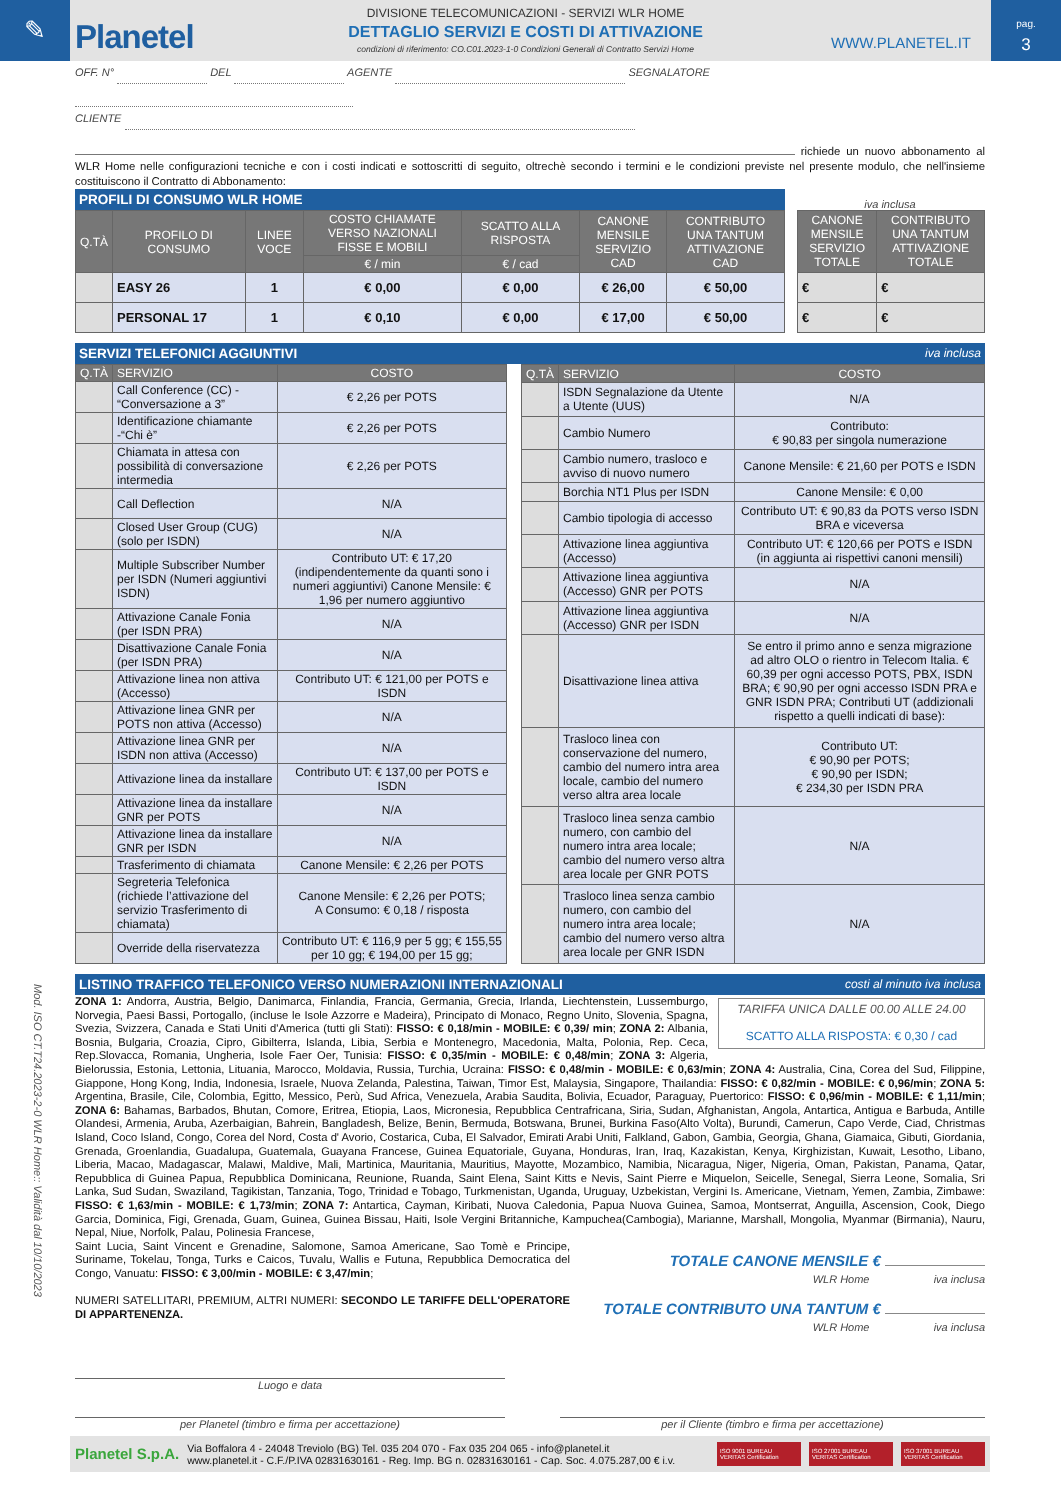✎
Planetel
DIVISIONE TELECOMUNICAZIONI - SERVIZI WLR HOME
DETTAGLIO SERVIZI E COSTI DI ATTIVAZIONE
condizioni di riferimento: CO.C01.2023-1-0 Condizioni Generali di Contratto Servizi Home
WWW.PLANETEL.IT
pag.
3
Mod. ISO CT.T24.2023-2-0 WLR Home:: Validità dal 10/10/2023
OFF. N° DEL AGENTE SEGNALATORE
CLIENTE
richiede un nuovo abbonamento al WLR Home nelle configurazioni tecniche e con i costi indicati e sottoscritti di seguito, oltrechè secondo i termini e le condizioni previste nel presente modulo, che nell'insieme costituiscono il Contratto di Abbonamento:
PROFILI DI CONSUMO WLR HOME
iva inclusa
| Q.TÀ | PROFILO DI CONSUMO | LINEE VOCE | COSTO CHIAMATE VERSO NAZIONALI FISSE E MOBILI | SCATTO ALLA RISPOSTA | CANONE MENSILE SERVIZIO CAD | CONTRIBUTO UNA TANTUM ATTIVAZIONE CAD |
| --- | --- | --- | --- | --- | --- | --- |
| | | | € / min | € / cad | | |
| | EASY 26 | 1 | € 0,00 | € 0,00 | € 26,00 | € 50,00 |
| | PERSONAL 17 | 1 | € 0,10 | € 0,00 | € 17,00 | € 50,00 |
| CANONE MENSILE SERVIZIO TOTALE | CONTRIBUTO UNA TANTUM ATTIVAZIONE TOTALE |
| --- | --- |
| € | € |
| € | € |
SERVIZI TELEFONICI AGGIUNTIVI iva inclusa
| Q.TÀ | SERVIZIO | COSTO |
| --- | --- | --- |
| | Call Conference (CC) - “Conversazione a 3” | € 2,26 per POTS |
| | Identificazione chiamante -“Chi è” | € 2,26 per POTS |
| | Chiamata in attesa con possibilità di conversazione intermedia | € 2,26 per POTS |
| | Call Deflection | N/A |
| | Closed User Group (CUG) (solo per ISDN) | N/A |
| | Multiple Subscriber Number per ISDN (Numeri aggiuntivi ISDN) | Contributo UT: € 17,20 (indipendentemente da quanti sono i numeri aggiuntivi) Canone Mensile: € 1,96 per numero aggiuntivo |
| | Attivazione Canale Fonia (per ISDN PRA) | N/A |
| | Disattivazione Canale Fonia (per ISDN PRA) | N/A |
| | Attivazione linea non attiva (Accesso) | Contributo UT: € 121,00 per POTS e ISDN |
| | Attivazione linea GNR per POTS non attiva (Accesso) | N/A |
| | Attivazione linea GNR per ISDN non attiva (Accesso) | N/A |
| | Attivazione linea da installare | Contributo UT: € 137,00 per POTS e ISDN |
| | Attivazione linea da installare GNR per POTS | N/A |
| | Attivazione linea da installare GNR per ISDN | N/A |
| | Trasferimento di chiamata | Canone Mensile: € 2,26 per POTS |
| | Segreteria Telefonica (richiede l’attivazione del servizio Trasferimento di chiamata) | Canone Mensile: € 2,26 per POTS; A Consumo: € 0,18 / risposta |
| | Override della riservatezza | Contributo UT: € 116,9 per 5 gg; € 155,55 per 10 gg; € 194,00 per 15 gg; |
| Q.TÀ | SERVIZIO | COSTO |
| --- | --- | --- |
| | ISDN Segnalazione da Utente a Utente (UUS) | N/A |
| | Cambio Numero | Contributo: € 90,83 per singola numerazione |
| | Cambio numero, trasloco e avviso di nuovo numero | Canone Mensile: € 21,60 per POTS e ISDN |
| | Borchia NT1 Plus per ISDN | Canone Mensile: € 0,00 |
| | Cambio tipologia di accesso | Contributo UT: € 90,83 da POTS verso ISDN BRA e viceversa |
| | Attivazione linea aggiuntiva (Accesso) | Contributo UT: € 120,66 per POTS e ISDN (in aggiunta ai rispettivi canoni mensili) |
| | Attivazione linea aggiuntiva (Accesso) GNR per POTS | N/A |
| | Attivazione linea aggiuntiva (Accesso) GNR per ISDN | N/A |
| | Disattivazione linea attiva | Se entro il primo anno e senza migrazione ad altro OLO o rientro in Telecom Italia. € 60,39 per ogni accesso POTS, PBX, ISDN BRA; € 90,90 per ogni accesso ISDN PRA e GNR ISDN PRA; Contributi UT (addizionali rispetto a quelli indicati di base): |
| | Trasloco linea con conservazione del numero, cambio del numero intra area locale, cambio del numero verso altra area locale | Contributo UT: € 90,90 per POTS; € 90,90 per ISDN; € 234,30 per ISDN PRA |
| | Trasloco linea senza cambio numero, con cambio del numero intra area locale; cambio del numero verso altra area locale per GNR POTS | N/A |
| | Trasloco linea senza cambio numero, con cambio del numero intra area locale; cambio del numero verso altra area locale per GNR ISDN | N/A |
LISTINO TRAFFICO TELEFONICO VERSO NUMERAZIONI INTERNAZIONALI costi al minuto iva inclusa
TARIFFA UNICA DALLE 00.00 ALLE 24.00
SCATTO ALLA RISPOSTA: € 0,30 / cad
ZONA 1: Andorra, Austria, Belgio, Danimarca, Finlandia, Francia, Germania, Grecia, Irlanda, Liechtenstein, Lussemburgo, Norvegia, Paesi Bassi, Portogallo, (incluse le Isole Azzorre e Madeira), Principato di Monaco, Regno Unito, Slovenia, Spagna, Svezia, Svizzera, Canada e Stati Uniti d'America (tutti gli Stati): FISSO: € 0,18/min - MOBILE: € 0,39/ min; ZONA 2: Albania, Bosnia, Bulgaria, Croazia, Cipro, Gibilterra, Islanda, Libia, Serbia e Montenegro, Macedonia, Malta, Polonia, Rep. Ceca, Rep.Slovacca, Romania, Ungheria, Isole Faer Oer, Tunisia: FISSO: € 0,35/min - MOBILE: € 0,48/min; ZONA 3: Algeria, Bielorussia, Estonia, Lettonia, Lituania, Marocco, Moldavia, Russia, Turchia, Ucraina: FISSO: € 0,48/min - MOBILE: € 0,63/min; ZONA 4: Australia, Cina, Corea del Sud, Filippine, Giappone, Hong Kong, India, Indonesia, Israele, Nuova Zelanda, Palestina, Taiwan, Timor Est, Malaysia, Singapore, Thailandia: FISSO: € 0,82/min - MOBILE: € 0,96/min; ZONA 5: Argentina, Brasile, Cile, Colombia, Egitto, Messico, Perù, Sud Africa, Venezuela, Arabia Saudita, Bolivia, Ecuador, Paraguay, Puertorico: FISSO: € 0,96/min - MOBILE: € 1,11/min; ZONA 6: Bahamas, Barbados, Bhutan, Comore, Eritrea, Etiopia, Laos, Micronesia, Repubblica Centrafricana, Siria, Sudan, Afghanistan, Angola, Antartica, Antigua e Barbuda, Antille Olandesi, Armenia, Aruba, Azerbaigian, Bahrein, Bangladesh, Belize, Benin, Bermuda, Botswana, Brunei, Burkina Faso(Alto Volta), Burundi, Camerun, Capo Verde, Ciad, Christmas Island, Coco Island, Congo, Corea del Nord, Costa d' Avorio, Costarica, Cuba, El Salvador, Emirati Arabi Uniti, Falkland, Gabon, Gambia, Georgia, Ghana, Giamaica, Gibuti, Giordania, Grenada, Groenlandia, Guadalupa, Guatemala, Guayana Francese, Guinea Equatoriale, Guyana, Honduras, Iran, Iraq, Kazakistan, Kenya, Kirghizistan, Kuwait, Lesotho, Libano, Liberia, Macao, Madagascar, Malawi, Maldive, Mali, Martinica, Mauritania, Mauritius, Mayotte, Mozambico, Namibia, Nicaragua, Niger, Nigeria, Oman, Pakistan, Panama, Qatar, Repubblica di Guinea Papua, Repubblica Dominicana, Reunione, Ruanda, Saint Elena, Saint Kitts e Nevis, Saint Pierre e Miquelon, Seicelle, Senegal, Sierra Leone, Somalia, Sri Lanka, Sud Sudan, Swaziland, Tagikistan, Tanzania, Togo, Trinidad e Tobago, Turkmenistan, Uganda, Uruguay, Uzbekistan, Vergini Is. Americane, Vietnam, Yemen, Zambia, Zimbawe: FISSO: € 1,63/min - MOBILE: € 1,73/min; ZONA 7: Antartica, Cayman, Kiribati, Nuova Caledonia, Papua Nuova Guinea, Samoa, Montserrat, Anguilla, Ascension, Cook, Diego Garcia, Dominica, Figi, Grenada, Guam, Guinea, Guinea Bissau, Haiti, Isole Vergini Britanniche, Kampuchea(Cambogia), Marianne, Marshall, Mongolia, Myanmar (Birmania), Nauru, Nepal, Niue, Norfolk, Palau, Polinesia Francese,
Saint Lucia, Saint Vincent e Grenadine, Salomone, Samoa Americane, Sao Tomè e Principe, Suriname, Tokelau, Tonga, Turks e Caicos, Tuvalu, Wallis e Futuna, Repubblica Democratica del Congo, Vanuatu: FISSO: € 3,00/min - MOBILE: € 3,47/min;
NUMERI SATELLITARI, PREMIUM, ALTRI NUMERI: SECONDO LE TARIFFE DELL'OPERATORE DI APPARTENENZA.
TOTALE CANONE MENSILE €
WLR Home iva inclusa
TOTALE CONTRIBUTO UNA TANTUM €
WLR Home iva inclusa
Luogo e data
per Planetel (timbro e firma per accettazione) per il Cliente (timbro e firma per accettazione)
Planetel S.p.A.
Via Boffalora 4 - 24048 Treviolo (BG) Tel. 035 204 070 - Fax 035 204 065 - info@planetel.it
www.planetel.it - C.F./P.IVA 02831630161 - Reg. Imp. BG n. 02831630161 - Cap. Soc. 4.075.287,00 € i.v.
ISO 9001 BUREAU VERITAS Certification
ISO 27001 BUREAU VERITAS Certification
ISO 37001 BUREAU VERITAS Certification